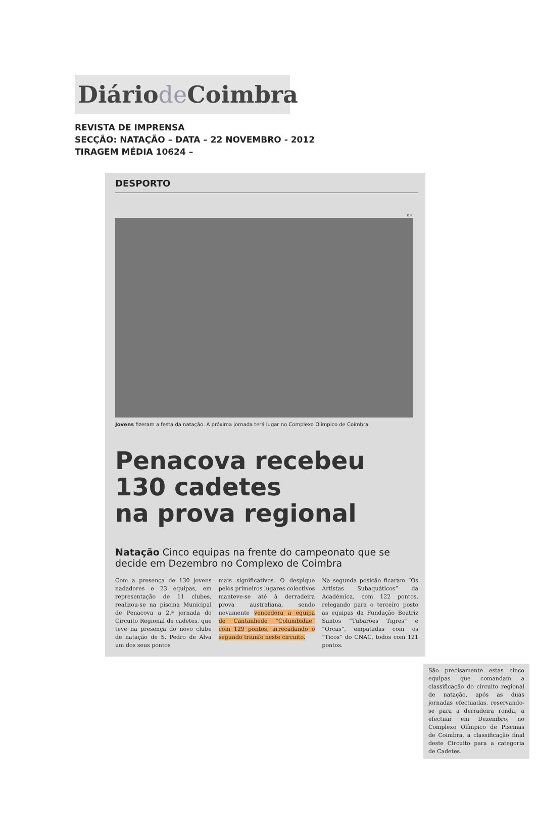Diáriode Coimbra
REVISTA DE IMPRENSA
SECÇÃO: NATAÇÃO – DATA – 22 NOVEMBRO - 2012
TIRAGEM MÉDIA 10624 –
DESPORTO
D.R.
Jovens fizeram a festa da natação. A próxima jornada terá lugar no Complexo Olímpico de Coimbra
Penacova recebeu
130 cadetes
na prova regional
Natação Cinco equipas na frente do campeonato que se decide em Dezembro no Complexo de Coimbra
Com a presença de 130 jovens nadadores e 23 equipas, em representação de 11 clubes, realizou-se na piscina Municipal de Penacova a 2.ª jornada do Circuito Regional de cadetes, que teve na presença do novo clube de natação de S. Pedro de Alva um dos seus pontos
mais significativos. O despique pelos primeiros lugares colectivos manteve-se até à derradeira prova australiana, sendo novamente vencedora a equipa de Cantanhede “Columbidae” com 129 pontos, arrecadando o segundo triunfo neste circuito.
Na segunda posição ficaram “Os Artistas Subaquáticos” da Académica, com 122 pontos, relegando para o terceiro posto as equipas da Fundação Beatriz Santos “Tubarões Tigres” e “Orcas”, empatadas com os “Ticos” do CNAC, todos com 121 pontos.
São precisamente estas cinco equipas que comandam a classificação do circuito regional de natação, após as duas jornadas efectuadas, reservando-se para a derradeira ronda, a efectuar em Dezembro, no Complexo Olímpico de Piscinas de Coimbra, a classificação final deste Circuito para a categoria de Cadetes.